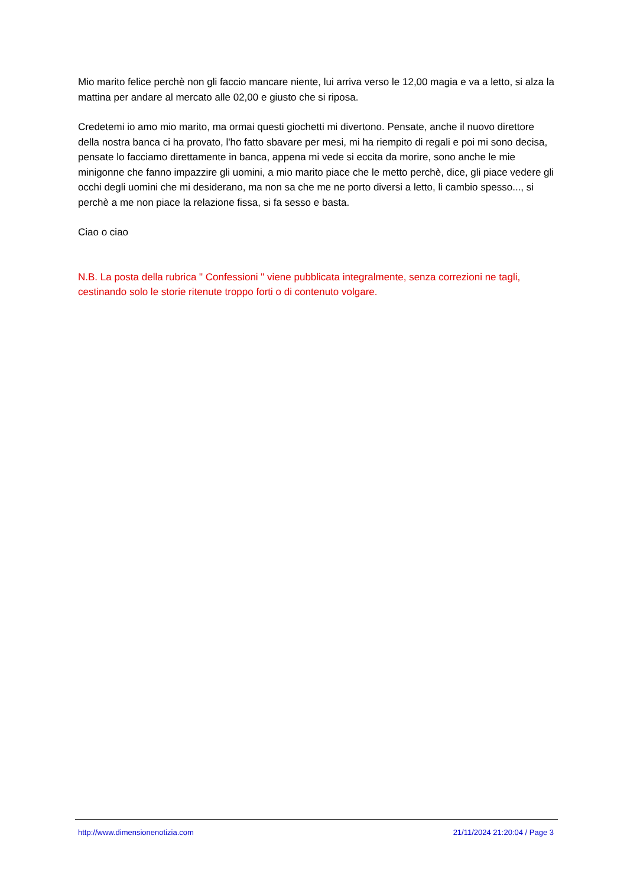Mio marito felice perchè non gli faccio mancare niente, lui arriva verso le 12,00 magia e va a letto, si alza la mattina per andare al mercato alle 02,00 e giusto che si riposa.
Credetemi io amo mio marito, ma ormai questi giochetti mi divertono. Pensate, anche il nuovo direttore della nostra banca ci ha provato, l'ho fatto sbavare per mesi, mi ha riempito di regali e poi mi sono decisa, pensate lo facciamo direttamente in banca, appena mi vede si eccita da morire, sono anche le mie minigonne che fanno impazzire gli uomini, a mio marito piace che le metto perchè, dice, gli piace vedere gli occhi degli uomini che mi desiderano, ma non sa che me ne porto diversi a letto, li cambio spesso..., si perchè a me non piace la relazione fissa, si fa sesso e basta.
Ciao o ciao
N.B. La posta della rubrica " Confessioni " viene pubblicata integralmente, senza correzioni ne tagli, cestinando solo le storie ritenute troppo forti o di contenuto volgare.
http://www.dimensionenotizia.com 21/11/2024 21:20:04 / Page 3